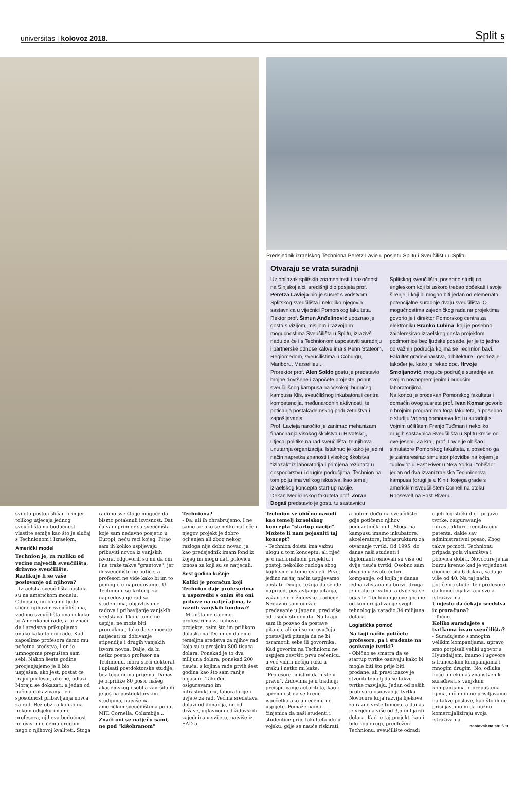universitas | kolovoz 2018. Split 5
Predsjednik izraelskog Techniona Peretz Lavie u posjetu Splitu i Sveučilištu u Splitu
Otvaraju se vrata suradnji
Uz obilazak splitskih znamenitosti i nazočnosti na Sinjskoj alci, središnji dio posjeta prof. Peretza Lavieja bio je susret s vodstvom Splitskog sveučilišta i nekoliko njegovih sastavnica u vijećnici Pomorskog fakulteta. Rektor prof. Šimun Anđelinović upoznao je gosta s vizijom, misijom i razvojnim mogućnostima Sveučilišta u Splitu, izrazivši nadu da će i s Technionom uspostaviti suradnju i partnerske odnose kakve ima s Penn Stateom, Regiomedom, sveučilištima u Coburgu, Mariboru, Marseilleu...
Prorektor prof. Alen Soldo gostu je predstavio brojne dovršene i započete projekte, poput sveučilišnog kampusa na Visokoj, budućeg kampusa Klis, sveučilišnog inkubatora i centra kompetencija, međunarodnih aktivnosti, te poticanja postakademskog poduzetništva i zapošljavanja.
Prof. Lavieja naročito je zanimao mehanizam financiranja visokog školstva u Hrvatskoj, utjecaj politike na rad sveučilišta, te njihova unutarnja organizacija. Istaknuo je kako je jedini način napretka znanosti i visokog školstva "izlazak" iz laboratorija i primjena rezultata u gospodarstvu i drugim područjima. Technion na tom polju ima velikog iskustva, kao temelj izraelskog koncepta start-up nacije.
Dekan Medicinskog fakulteta prof. Zoran Đogaš predstavio je gostu tu sastavnicu Splitskog sveučilišta, posebno studij na engleskom koji bi uskoro trebao dočekati i svoje širenje, i koji bi mogao biti jedan od elemenata potencijalne suradnje dvaju sveučilišta. O mogućnostima zajedničkog rada na projektima govorio je i direktor Pomorskog centra za elektroniku Branko Lubina, koji je posebno zainteresirao izraelskog gosta projektom podmornice bez ljudske posade, jer je to jedno od važnih područja kojima se Technion bavi. Fakultet građevinarstva, arhitekture i geodezije također je, kako je rekao doc. Hrvoje Smoljanović, moguće područje suradnje sa svojim novoopremljenim i budućim laboratorijima.
Na koncu je prodekan Pomorskog fakulteta i domaćin ovog susreta prof. Ivan Komar govorio o brojnim programima toga fakulteta, a posebno o studiju Vojnog pomorstva koji u suradnji s Vojnim učilištem Franjo Tuđman i nekoliko drugih sastavnica Sveučilišta u Splitu kreće od ove jeseni. Za kraj, prof. Lavie je obišao i simulatore Pomorskog fakulteta, a posebno ga je zainteresirao simulator plovidbe na kojem je "uplovio" u East River u New Yorku i "obišao" jedan od dva izvanizraelska Technionova kampusa (drugi je u Kini), kojega grade s američkim sveučilištem Cornell na otoku Roosevelt na East Riveru.
svijetu postoji sličan primjer tolikog utjecaja jednog sveučilišta na budućnost vlastite zemlje kao što je slučaj s Technionom i Izraelom.
Američki model
Technion je, za razliku od većine najvećih sveučilišta, državno sveučilište. Razlikuje li se vaše poslovanje od njihova?
- Izraelska sveučilišta nastala su na američkom modelu. Odnosno, mi biramo ljude slično njihovim sveučilištima, vodimo sveučilišta onako kako to Amerikanci rade, a to znači da i sredstva prikupljamo onako kako to oni rade. Kad zaposlimo profesora damo mu početna sredstva, i on je umnogome prepušten sam sebi. Nakon šeste godine procjenjujemo je li bio uspješan, ako jest, postat će trajni profesor, ako ne, odlazi. Moraju se dokazati, a jedan od načina dokazivanja je i sposobnost pribavljanja novca za rad. Bez obzira koliko na nekom odsjeku imamo profesora, njihova budućnost ne ovisi ni o čemu drugom nego o njihovoj kvaliteti. Stoga radimo sve što je moguće da bismo potaknuli izvrsnost. Dat ću vam primjer sa sveučilišta koje sam nedavno posjetio u Europi, neću reći kojeg. Pitao sam ih koliko uspijevaju pribaviti novca iz vanjskih izvora, odgovorili su mi da oni i ne traže takve "grantove", jer ih sveučilište ne potiče, a profesori ne vide kako bi im to pomoglo u napredovanju. U Technionu su kriteriji za napredovanje rad sa studentima, objavljivanje radova i pribavljanje vanjskih sredstava. Tko u tome ne uspije, ne može biti promaknut, tako da se morate natjecati za dobivanje stipendija i drugih vanjskih izvora novca. Dalje, da bi netko postao profesor na Technionu, mora steći doktorat i upisati postdoktorske studije, bez toga nema prijema. Danas je otprilike 80 posto našeg akademskog osoblja završilo ili je još na postdoktorskim studijima, najviše na američkim sveučilištima poput MIT, Cornella, Columbije...
Znači oni se natječu sami, ne pod "kišobranom" Techniona?
- Da, ali ih ohrabrujemo. I ne samo to: ako se netko natječe i njegov projekt je dobro ocijenjen ali zbog nekog razloga nije dobio novac, ja kao predsjednik imam fond iz kojeg im mogu dati polovicu iznosa za koji su se natjecali.
Šest godina kušnje
Koliki je proračun koji Technion daje profesorima u usporedbi s onim što oni pribave na natječajima, iz raznih vanjskih fondova?
- Mi ništa ne dajemo profesorima za njihove projekte, osim što im prilikom dolaska na Technion dajemo temeljna sredstva za njihov rad koja su u prosjeku 800 tisuća dolara. Ponekad je to dva milijuna dolara, ponekad 200 tisuća, s kojima rade prvih šest godina kao što sam ranije objasnio. Također, osiguravamo im infrastrukturu, laboratorije i uvjete za rad. Većina sredstava dolazi od donacija, ne od države, uglavnom od židovskih zajednica u svijetu, najviše iz SAD-a.
Technion se obično navodi kao temelj izraelskog koncepta "startup nacije". Možete li nam pojasniti taj koncept?
- Technion doista ima važnu ulogu u tom konceptu, ali riječ je o nacionalnom projektu, i postoji nekoliko razloga zbog kojih smo u tome uspjeli. Prvo, jedino na taj način uspijevamo opstati. Drugo, težnja da se ide naprijed, postavljanje pitanja, važan je dio židovske tradicije. Nedavno sam održao predavanje u Japanu, pred više od tisuću studenata. Na kraju sam ih pozvao da postave pitanja, ali oni se ne usuđuju postavljati pitanja da ne bi osramotili sebe ili govornika. Kad govorim na Technionu ne uspijem završiti prvu rečenicu, a već vidim nečiju ruku u zraku i netko mi kaže: "Profesore, mislim da niste u pravu". Židovima je u tradiciji preispitivanje autoriteta, kao i spremnost da se krene ispočetka ako u nečemu ne uspijete. Pomaže nam i činjenica da naši studenti i studentice prije fakulteta idu u vojsku, gdje se nauče riskirati, a potom dođu na sveučilište gdje potičemo njihov poduzetnički duh. Stoga na kampusu imamo inkubatore, akceleratore, infrastrukturu za otvaranje tvrtki. Od 1995. do danas naši studenti i diplomanti osnovali su više od dvije tisuća tvrtki. Osobno sam otvorio u životu četiri kompanije, od kojih je danas jedna izlistana na burzi, druga je i dalje privatna, a dvije su se ugasile. Technion je ove godine od komercijalizacije svojih tehnologija zaradio 34 milijuna dolara.
Logistička pomoć
Na koji način potičete profesore, pa i studente na osnivanje tvrtki?
- Obično se smatra da se startup tvrtke osnivaju kako bi mogle biti što prije biti prodane, ali pravi izazov je stvoriti temelj da se takve tvrtke razvijaju. Jedan od naših profesora osnovao je tvrtku Novocure koja razvija lijekove za razne vrste tumora, a danas je vrijedna više od 3,5 milijardi dolara. Kad je taj projekt, kao i bilo koji drugi, predložen Technionu, sveučilište odradi cijeli logistički dio - prijavu tvrtke, osiguravanje infrastrukture, registraciju patenta, dakle sav administrativni posao. Zbog takve pomoći, Technionu pripada pola vlasništva i polovica dobiti. Novocure je na burzu krenuo kad je vrijednost dionice bila 6 dolara, sada je više od 40. Na taj način potičemo studente i profesore da komercijaliziraju svoja istraživanja.
Umjesto da čekaju sredstva iz proračuna?
- Točno.
Koliko surađujete s tvrtkama izvan sveučilišta?
- Surađujemo s mnogim velikim kompanijama, upravo smo potpisali veliki ugovor s Hyundaijem, imamo i ugovore s francuskim kompanijama i mnogim drugim. No, odluka hoće li neki naš znanstvenik surađivati s vanjskim kompanijama je prepuštena njima, ničim ih ne prisiljavamo na takve poslove, kao što ih ne prisiljavamo ni da nužno komercijaliziraju svoja istraživanja.
nastavak na str. 6 ➔